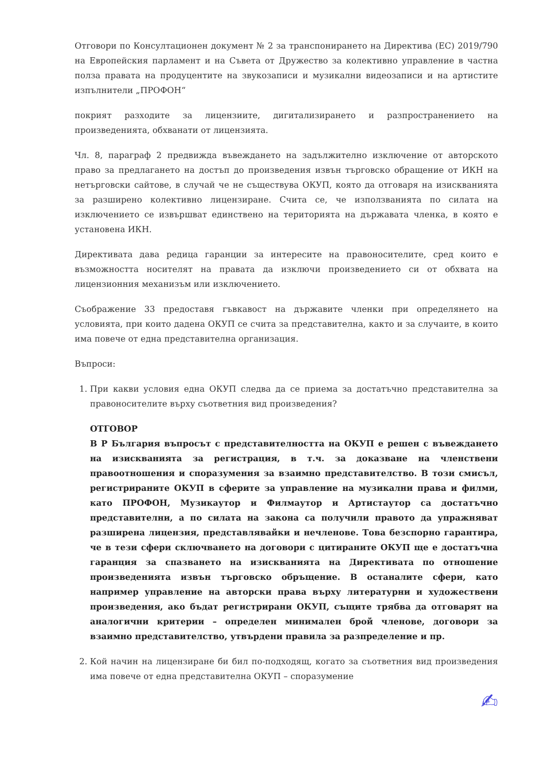Отговори по Консултационен документ № 2 за транспонирането на Директива (ЕС) 2019/790 на Европейския парламент и на Съвета от Дружество за колективно управление в частна полза правата на продуцентите на звукозаписи и музикални видеозаписи и на артистите изпълнители „ПРОФОН“
покрият разходите за лицензиите, дигитализирането и разпространението на произведенията, обхванати от лицензията.
Чл. 8, параграф 2 предвижда въвеждането на задължително изключение от авторското право за предлагането на достъп до произведения извън търговско обращение от ИКН на нетърговски сайтове, в случай че не съществува ОКУП, която да отговаря на изискванията за разширено колективно лицензиране. Счита се, че използванията по силата на изключението се извършват единствено на територията на държавата членка, в която е установена ИКН.
Директивата дава редица гаранции за интересите на правоносителите, сред които е възможността носителят на правата да изключи произведението си от обхвата на лицензионния механизъм или изключението.
Съображение 33 предоставя гъвкавост на държавите членки при определянето на условията, при които дадена ОКУП се счита за представителна, както и за случаите, в които има повече от една представителна организация.
Въпроси:
1. При какви условия една ОКУП следва да се приема за достатъчно представителна за правоносителите върху съответния вид произведения?
ОТГОВОР
В Р България въпросът с представителността на ОКУП е решен с въвеждането на изискванията за регистрация, в т.ч. за доказване на членствени правоотношения и споразумения за взаимно представителство. В този смисъл, регистрираните ОКУП в сферите за управление на музикални права и филми, като ПРОФОН, Музикаутор и Филмаутор и Артистаутор са достатъчно представителни, а по силата на закона са получили правото да упражняват разширена лицензия, представлявайки и нечленове. Това безспорно гарантира, че в тези сфери сключването на договори с цитираните ОКУП ще е достатъчна гаранция за спазването на изискванията на Директивата по отношение произведенията извън търговско обръщение. В останалите сфери, като например управление на авторски права върху литературни и художествени произведения, ако бъдат регистрирани ОКУП, същите трябва да отговарят на аналогични критерии – определен минимален брой членове, договори за взаимно представителство, утвърдени правила за разпределение и пр.
2. Кой начин на лицензиране би бил по-подходящ, когато за съответния вид произведения има повече от една представителна ОКУП – споразумение
✍